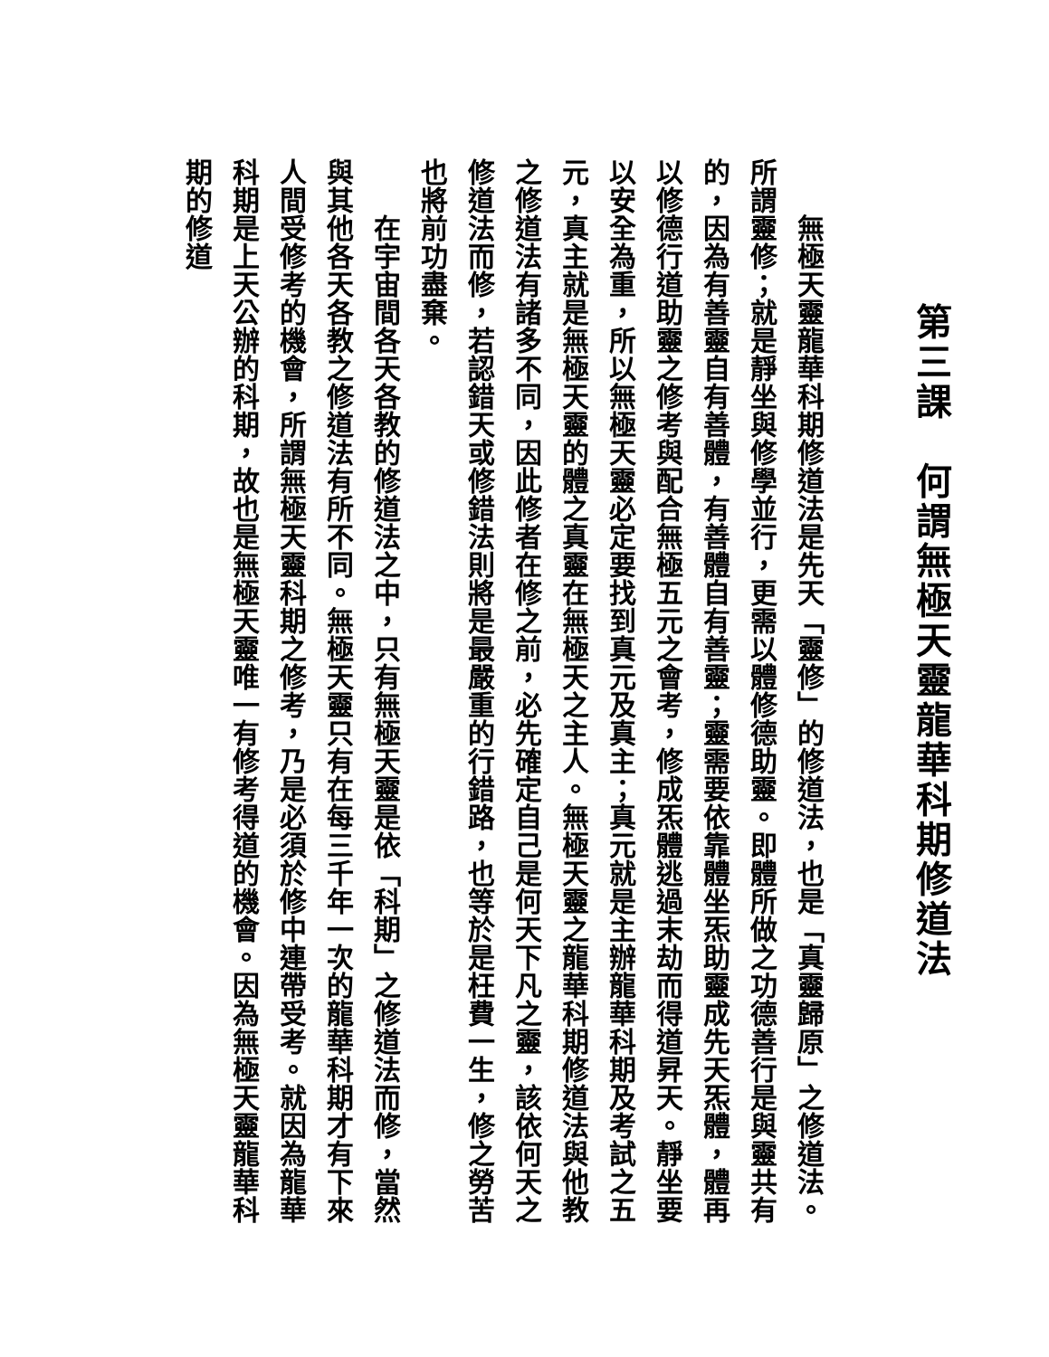第三課　何謂無極天靈龍華科期修道法
　　無極天靈龍華科期修道法是先天「靈修」的修道法，也是「真靈歸原」之修道法。
所謂靈修；就是靜坐與修學並行，更需以體修德助靈。即體所做之功德善行是與靈共有
的，因為有善靈自有善體，有善體自有善靈；靈需要依靠體坐炁助靈成先天炁體，體再
以修德行道助靈之修考與配合無極五元之會考，修成炁體逃過末劫而得道昇天。靜坐要
以安全為重，所以無極天靈必定要找到真元及真主；真元就是主辦龍華科期及考試之五
元，真主就是無極天靈的體之真靈在無極天之主人。無極天靈之龍華科期修道法與他教
之修道法有諸多不同，因此修者在修之前，必先確定自己是何天下凡之靈，該依何天之
修道法而修，若認錯天或修錯法則將是最嚴重的行錯路，也等於是枉費一生，修之勞苦
也將前功盡棄。
　　在宇宙間各天各教的修道法之中，只有無極天靈是依「科期」之修道法而修，當然
與其他各天各教之修道法有所不同。無極天靈只有在每三千年一次的龍華科期才有下來
人間受修考的機會，所謂無極天靈科期之修考，乃是必須於修中連帶受考。就因為龍華
科期是上天公辦的科期，故也是無極天靈唯一有修考得道的機會。因為無極天靈龍華科
期的修道